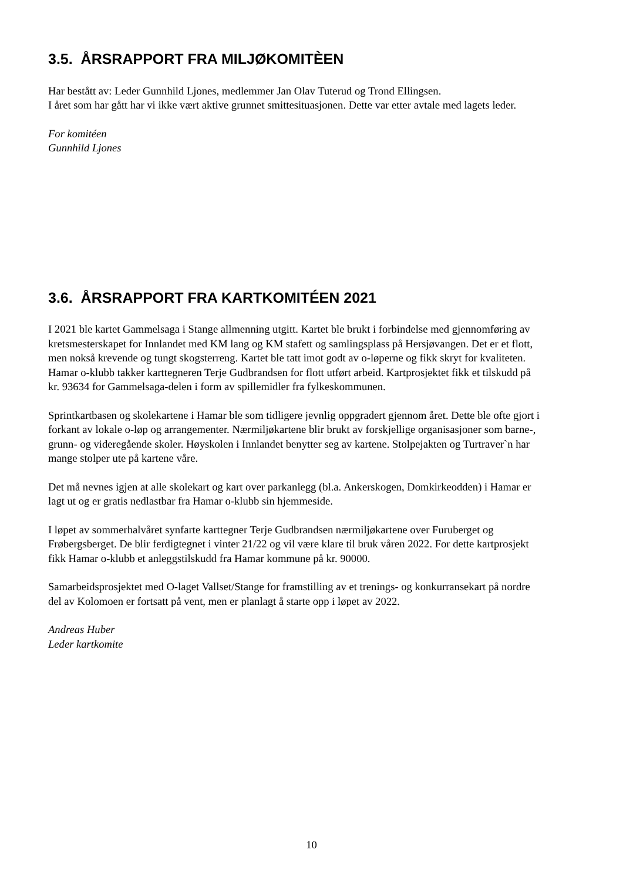3.5. ÅRSRAPPORT FRA MILJØKOMITÈEN
Har bestått av: Leder Gunnhild Ljones, medlemmer Jan Olav Tuterud og Trond Ellingsen.
I året som har gått har vi ikke vært aktive grunnet smittesituasjonen. Dette var etter avtale med lagets leder.
For komitéen
Gunnhild Ljones
3.6. ÅRSRAPPORT FRA KARTKOMITÉEN 2021
I 2021 ble kartet Gammelsaga i Stange allmenning utgitt. Kartet ble brukt i forbindelse med gjennomføring av kretsmesterskapet for Innlandet med KM lang og KM stafett og samlingsplass på Hersjøvangen. Det er et flott, men nokså krevende og tungt skogsterreng. Kartet ble tatt imot godt av o-løperne og fikk skryt for kvaliteten. Hamar o-klubb takker karttegneren Terje Gudbrandsen for flott utført arbeid. Kartprosjektet fikk et tilskudd på kr. 93634 for Gammelsaga-delen i form av spillemidler fra fylkeskommunen.
Sprintkartbasen og skolekartene i Hamar ble som tidligere jevnlig oppgradert gjennom året. Dette ble ofte gjort i forkant av lokale o-løp og arrangementer. Nærmiljøkartene blir brukt av forskjellige organisasjoner som barne-, grunn- og videregående skoler. Høyskolen i Innlandet benytter seg av kartene. Stolpejakten og Turtraver`n har mange stolper ute på kartene våre.
Det må nevnes igjen at alle skolekart og kart over parkanlegg (bl.a. Ankerskogen, Domkirkeodden) i Hamar er lagt ut og er gratis nedlastbar fra Hamar o-klubb sin hjemmeside.
I løpet av sommerhalvåret synfarte karttegner Terje Gudbrandsen nærmiljøkartene over Furuberget og Frøbergsberget. De blir ferdigtegnet i vinter 21/22 og vil være klare til bruk våren 2022. For dette kartprosjekt fikk Hamar o-klubb et anleggstilskudd fra Hamar kommune på kr. 90000.
Samarbeidsprosjektet med O-laget Vallset/Stange for framstilling av et trenings- og konkurransekart på nordre del av Kolomoen er fortsatt på vent, men er planlagt å starte opp i løpet av 2022.
Andreas Huber
Leder kartkomite
10